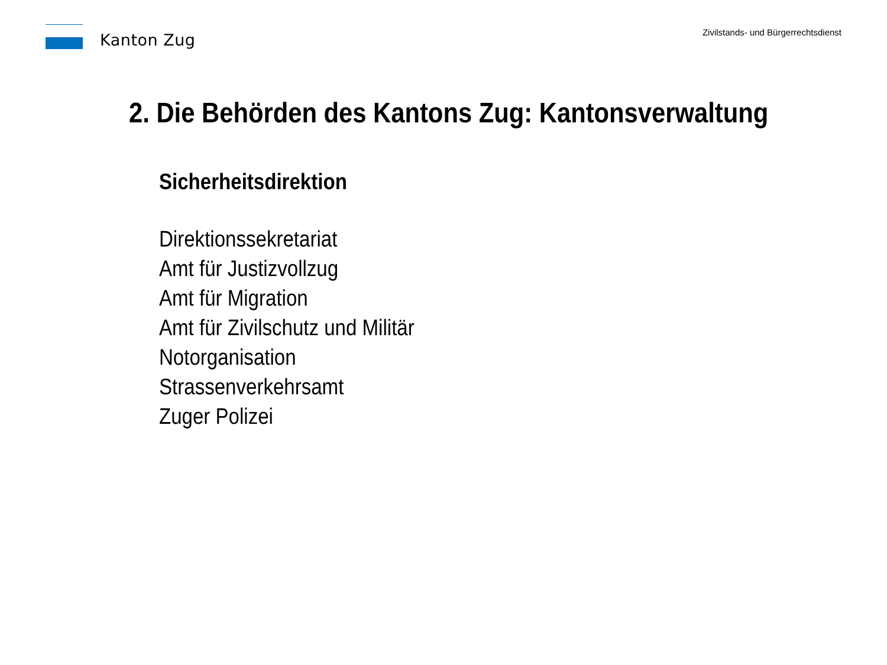Kanton Zug
Zivilstands- und Bürgerrechtsdienst
2. Die Behörden des Kantons Zug: Kantonsverwaltung
Sicherheitsdirektion
Direktionssekretariat
Amt für Justizvollzug
Amt für Migration
Amt für Zivilschutz und Militär
Notorganisation
Strassenverkehrsamt
Zuger Polizei